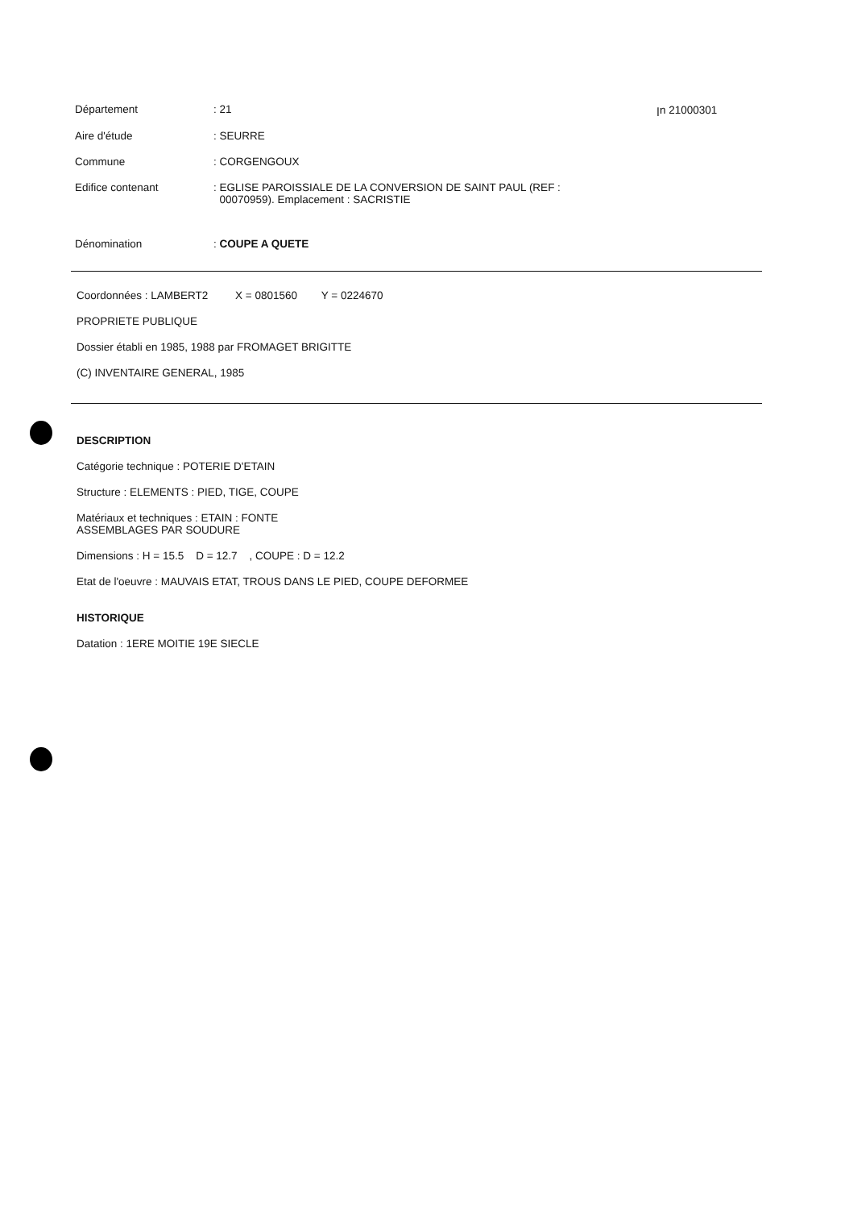Département : 21 ꞁn 21000301
Aire d'étude : SEURRE
Commune : CORGENGOUX
Edifice contenant : EGLISE PAROISSIALE DE LA CONVERSION DE SAINT PAUL (REF :
00070959). Emplacement : SACRISTIE
Dénomination : COUPE A QUETE
Coordonnées : LAMBERT2 X = 0801560 Y = 0224670
PROPRIETE PUBLIQUE
Dossier établi en 1985, 1988 par FROMAGET BRIGITTE
(C) INVENTAIRE GENERAL, 1985
DESCRIPTION
Catégorie technique : POTERIE D'ETAIN
Structure : ELEMENTS : PIED, TIGE, COUPE
Matériaux et techniques : ETAIN : FONTE
ASSEMBLAGES PAR SOUDURE
Dimensions : H = 15.5 D = 12.7 , COUPE : D = 12.2
Etat de l'oeuvre : MAUVAIS ETAT, TROUS DANS LE PIED, COUPE DEFORMEE
HISTORIQUE
Datation : 1ERE MOITIE 19E SIECLE